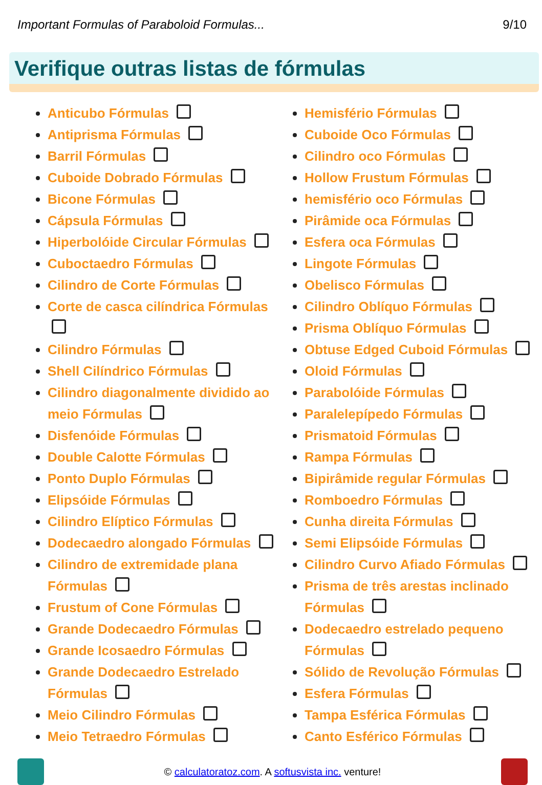Important Formulas of Paraboloid Formulas... 9/10
Verifique outras listas de fórmulas
Anticubo Fórmulas
Antiprisma Fórmulas
Barril Fórmulas
Cuboide Dobrado Fórmulas
Bicone Fórmulas
Cápsula Fórmulas
Hiperbolóide Circular Fórmulas
Cuboctaedro Fórmulas
Cilindro de Corte Fórmulas
Corte de casca cilíndrica Fórmulas
Cilindro Fórmulas
Shell Cilíndrico Fórmulas
Cilindro diagonalmente dividido ao meio Fórmulas
Disfenóide Fórmulas
Double Calotte Fórmulas
Ponto Duplo Fórmulas
Elipsóide Fórmulas
Cilindro Elíptico Fórmulas
Dodecaedro alongado Fórmulas
Cilindro de extremidade plana Fórmulas
Frustum of Cone Fórmulas
Grande Dodecaedro Fórmulas
Grande Icosaedro Fórmulas
Grande Dodecaedro Estrelado Fórmulas
Meio Cilindro Fórmulas
Meio Tetraedro Fórmulas
Hemisfério Fórmulas
Cuboide Oco Fórmulas
Cilindro oco Fórmulas
Hollow Frustum Fórmulas
hemisfério oco Fórmulas
Pirâmide oca Fórmulas
Esfera oca Fórmulas
Lingote Fórmulas
Obelisco Fórmulas
Cilindro Oblíquo Fórmulas
Prisma Oblíquo Fórmulas
Obtuse Edged Cuboid Fórmulas
Oloid Fórmulas
Parabolóide Fórmulas
Paralelepípedo Fórmulas
Prismatoid Fórmulas
Rampa Fórmulas
Bipirâmide regular Fórmulas
Romboedro Fórmulas
Cunha direita Fórmulas
Semi Elipsóide Fórmulas
Cilindro Curvo Afiado Fórmulas
Prisma de três arestas inclinado Fórmulas
Dodecaedro estrelado pequeno Fórmulas
Sólido de Revolução Fórmulas
Esfera Fórmulas
Tampa Esférica Fórmulas
Canto Esférico Fórmulas
© calculatoratoz.com. A softusvista inc. venture!